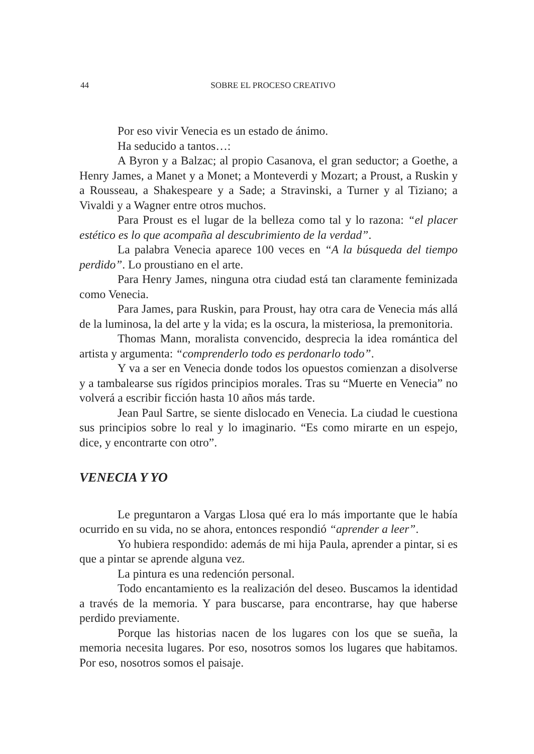44
SOBRE EL PROCESO CREATIVO
Por eso vivir Venecia es un estado de ánimo.
Ha seducido a tantos…:
A Byron y a Balzac; al propio Casanova, el gran seductor; a Goethe, a Henry James, a Manet y a Monet; a Monteverdi y Mozart; a Proust, a Ruskin y a Rousseau, a Shakespeare y a Sade; a Stravinski, a Turner y al Tiziano; a Vivaldi y a Wagner entre otros muchos.
Para Proust es el lugar de la belleza como tal y lo razona: “el placer estético es lo que acompaña al descubrimiento de la verdad”.
La palabra Venecia aparece 100 veces en “A la búsqueda del tiempo perdido”. Lo proustiano en el arte.
Para Henry James, ninguna otra ciudad está tan claramente feminizada como Venecia.
Para James, para Ruskin, para Proust, hay otra cara de Venecia más allá de la luminosa, la del arte y la vida; es la oscura, la misteriosa, la premonitoria.
Thomas Mann, moralista convencido, desprecia la idea romántica del artista y argumenta: “comprenderlo todo es perdonarlo todo”.
Y va a ser en Venecia donde todos los opuestos comienzan a disolverse y a tambalearse sus rígidos principios morales. Tras su “Muerte en Venecia” no volverá a escribir ficción hasta 10 años más tarde.
Jean Paul Sartre, se siente dislocado en Venecia. La ciudad le cuestiona sus principios sobre lo real y lo imaginario. “Es como mirarte en un espejo, dice, y encontrarte con otro”.
VENECIA Y YO
Le preguntaron a Vargas Llosa qué era lo más importante que le había ocurrido en su vida, no se ahora, entonces respondió “aprender a leer”.
Yo hubiera respondido: además de mi hija Paula, aprender a pintar, si es que a pintar se aprende alguna vez.
La pintura es una redención personal.
Todo encantamiento es la realización del deseo. Buscamos la identidad a través de la memoria. Y para buscarse, para encontrarse, hay que haberse perdido previamente.
Porque las historias nacen de los lugares con los que se sueña, la memoria necesita lugares. Por eso, nosotros somos los lugares que habitamos. Por eso, nosotros somos el paisaje.